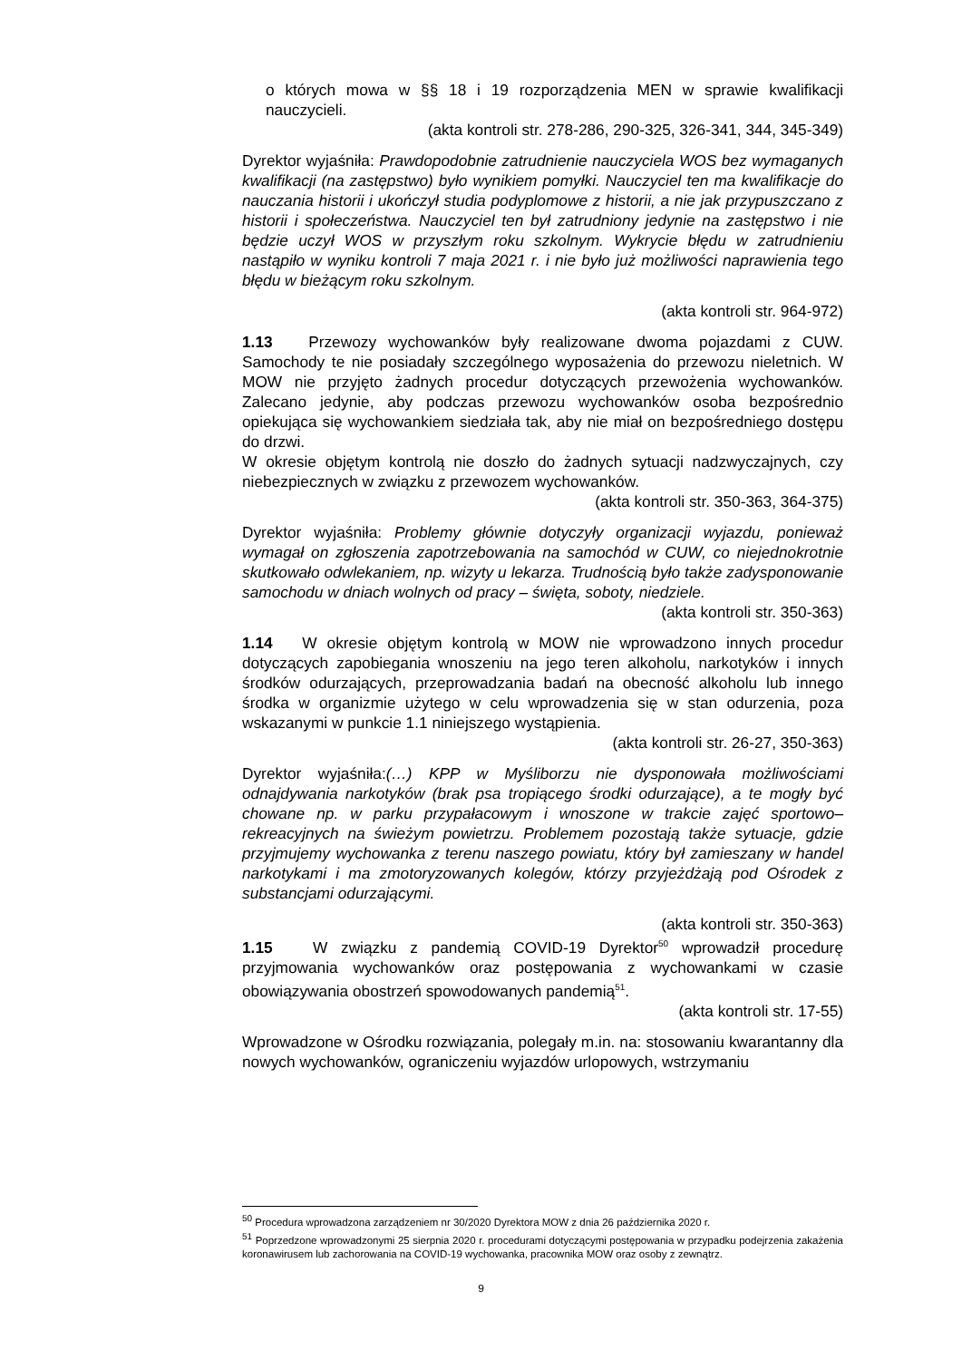o których mowa w §§ 18 i 19 rozporządzenia MEN w sprawie kwalifikacji nauczycieli.
(akta kontroli str. 278-286, 290-325, 326-341, 344, 345-349)
Dyrektor wyjaśniła: Prawdopodobnie zatrudnienie nauczyciela WOS bez wymaganych kwalifikacji (na zastępstwo) było wynikiem pomyłki. Nauczyciel ten ma kwalifikacje do nauczania historii i ukończył studia podyplomowe z historii, a nie jak przypuszczano z historii i społeczeństwa. Nauczyciel ten był zatrudniony jedynie na zastępstwo i nie będzie uczył WOS w przyszłym roku szkolnym. Wykrycie błędu w zatrudnieniu nastąpiło w wyniku kontroli 7 maja 2021 r. i nie było już możliwości naprawienia tego błędu w bieżącym roku szkolnym.
(akta kontroli str. 964-972)
1.13 Przewozy wychowanków były realizowane dwoma pojazdami z CUW. Samochody te nie posiadały szczególnego wyposażenia do przewozu nieletnich. W MOW nie przyjęto żadnych procedur dotyczących przewożenia wychowanków. Zalecano jedynie, aby podczas przewozu wychowanków osoba bezpośrednio opiekująca się wychowankiem siedziała tak, aby nie miał on bezpośredniego dostępu do drzwi.
W okresie objętym kontrolą nie doszło do żadnych sytuacji nadzwyczajnych, czy niebezpiecznych w związku z przewozem wychowanków.
(akta kontroli str. 350-363, 364-375)
Dyrektor wyjaśniła: Problemy głównie dotyczyły organizacji wyjazdu, ponieważ wymagał on zgłoszenia zapotrzebowania na samochód w CUW, co niejednokrotnie skutkowało odwlekaniem, np. wizyty u lekarza. Trudnością było także zadysponowanie samochodu w dniach wolnych od pracy – święta, soboty, niedziele.
(akta kontroli str. 350-363)
1.14 W okresie objętym kontrolą w MOW nie wprowadzono innych procedur dotyczących zapobiegania wnoszeniu na jego teren alkoholu, narkotyków i innych środków odurzających, przeprowadzania badań na obecność alkoholu lub innego środka w organizmie użytego w celu wprowadzenia się w stan odurzenia, poza wskazanymi w punkcie 1.1 niniejszego wystąpienia.
(akta kontroli str. 26-27, 350-363)
Dyrektor wyjaśniła:(…) KPP w Myśliborzu nie dysponowała możliwościami odnajdywania narkotyków (brak psa tropiącego środki odurzające), a te mogły być chowane np. w parku przypałacowym i wnoszone w trakcie zajęć sportowo–rekreacyjnych na świeżym powietrzu. Problemem pozostają także sytuacje, gdzie przyjmujemy wychowanka z terenu naszego powiatu, który był zamieszany w handel narkotykami i ma zmotoryzowanych kolegów, którzy przyjeżdżają pod Ośrodek z substancjami odurzającymi.
(akta kontroli str. 350-363)
1.15 W związku z pandemią COVID-19 Dyrektor<sup>50</sup> wprowadził procedurę przyjmowania wychowanków oraz postępowania z wychowankami w czasie obowiązywania obostrzeń spowodowanych pandemią<sup>51</sup>.
(akta kontroli str. 17-55)
Wprowadzone w Ośrodku rozwiązania, polegały m.in. na: stosowaniu kwarantanny dla nowych wychowanków, ograniczeniu wyjazdów urlopowych, wstrzymaniu
<sup>50</sup> Procedura wprowadzona zarządzeniem nr 30/2020 Dyrektora MOW z dnia 26 października 2020 r.
<sup>51</sup> Poprzedzone wprowadzonymi 25 sierpnia 2020 r. procedurami dotyczącymi postępowania w przypadku podejrzenia zakażenia koronawirusem lub zachorowania na COVID-19 wychowanka, pracownika MOW oraz osoby z zewnątrz.
9